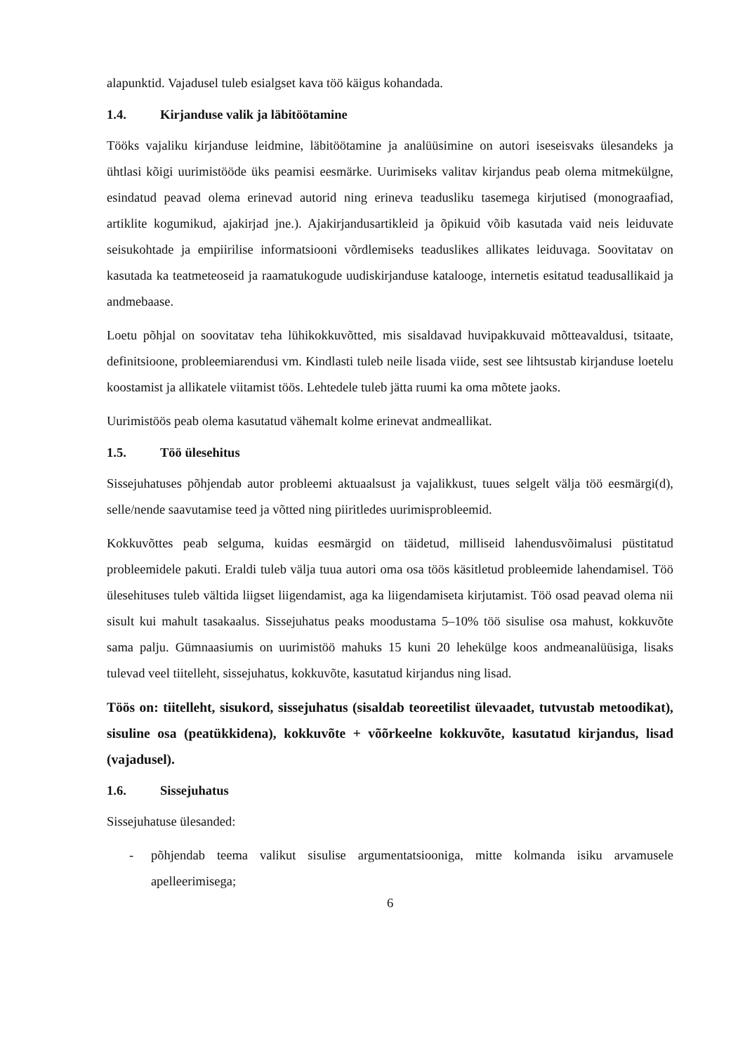alapunktid. Vajadusel tuleb esialgset kava töö käigus kohandada.
1.4. Kirjanduse valik ja läbitöötamine
Tööks vajaliku kirjanduse leidmine, läbitöötamine ja analüüsimine on autori iseseisvaks ülesandeks ja ühtlasi kõigi uurimistööde üks peamisi eesmärke. Uurimiseks valitav kirjandus peab olema mitmekülgne, esindatud peavad olema erinevad autorid ning erineva teadusliku tasemega kirjutised (monograafiad, artiklite kogumikud, ajakirjad jne.). Ajakirjandusartikleid ja õpikuid võib kasutada vaid neis leiduvate seisukohtade ja empiirilise informatsiooni võrdlemiseks teaduslikes allikates leiduvaga. Soovitatav on kasutada ka teatmeteoseid ja raamatukogude uudiskirjanduse katalooge, internetis esitatud teadusallikaid ja andmebaase.
Loetu põhjal on soovitatav teha lühikokkuvõtted, mis sisaldavad huvipakkuvaid mõtteavaldusi, tsitaate, definitsioone, probleemiarendusi vm. Kindlasti tuleb neile lisada viide, sest see lihtsustab kirjanduse loetelu koostamist ja allikatele viitamist töös. Lehtedele tuleb jätta ruumi ka oma mõtete jaoks.
Uurimistöös peab olema kasutatud vähemalt kolme erinevat andmeallikat.
1.5. Töö ülesehitus
Sissejuhatuses põhjendab autor probleemi aktuaalsust ja vajalikkust, tuues selgelt välja töö eesmärgi(d), selle/nende saavutamise teed ja võtted ning piiritledes uurimisprobleemid.
Kokkuvõttes peab selguma, kuidas eesmärgid on täidetud, milliseid lahendusvõimalusi püstitatud probleemidele pakuti. Eraldi tuleb välja tuua autori oma osa töös käsitletud probleemide lahendamisel. Töö ülesehituses tuleb vältida liigset liigendamist, aga ka liigendamiseta kirjutamist. Töö osad peavad olema nii sisult kui mahult tasakaalus. Sissejuhatus peaks moodustama 5–10% töö sisulise osa mahust, kokkuvõte sama palju. Gümnaasiumis on uurimistöö mahuks 15 kuni 20 lehekülge koos andmeanalüüsiga, lisaks tulevad veel tiitelleht, sissejuhatus, kokkuvõte, kasutatud kirjandus ning lisad.
Töös on: tiitelleht, sisukord, sissejuhatus (sisaldab teoreetilist ülevaadet, tutvustab metoodikat), sisuline osa (peatükkidena), kokkuvõte + võõrkeelne kokkuvõte, kasutatud kirjandus, lisad (vajadusel).
1.6. Sissejuhatus
Sissejuhatuse ülesanded:
- põhjendab teema valikut sisulise argumentatsiooniga, mitte kolmanda isiku arvamusele apelleerimisega;
6